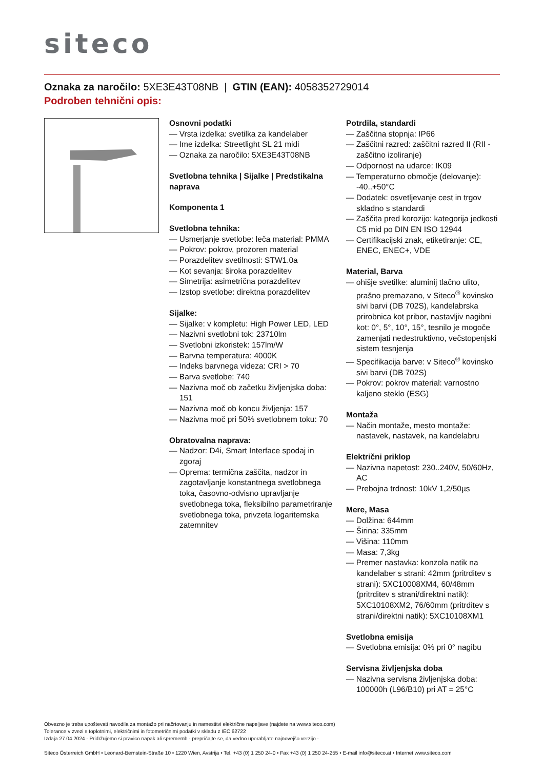siteco
Oznaka za naročilo: 5XE3E43T08NB | GTIN (EAN): 4058352729014
Podroben tehnični opis:
Osnovni podatki
— Vrsta izdelka: svetilka za kandelaber
— Ime izdelka: Streetlight SL 21 midi
— Oznaka za naročilo: 5XE3E43T08NB
Svetlobna tehnika | Sijalke | Predstikalna naprava
Komponenta 1
Svetlobna tehnika:
— Usmerjanje svetlobe: leča material: PMMA
— Pokrov: pokrov, prozoren material
— Porazdelitev svetilnosti: STW1.0a
— Kot sevanja: široka porazdelitev
— Simetrija: asimetrična porazdelitev
— Izstop svetlobe: direktna porazdelitev
Sijalke:
— Sijalke: v kompletu: High Power LED, LED
— Nazivni svetlobni tok: 23710lm
— Svetlobni izkoristek: 157lm/W
— Barvna temperatura: 4000K
— Indeks barvnega videza: CRI > 70
— Barva svetlobe: 740
— Nazivna moč ob začetku življenjska doba: 151
— Nazivna moč ob koncu življenja: 157
— Nazivna moč pri 50% svetlobnem toku: 70
Obratovalna naprava:
— Nadzor: D4i, Smart Interface spodaj in zgoraj
— Oprema: termična zaščita, nadzor in zagotavljanje konstantnega svetlobnega toka, časovno-odvisno upravljanje svetlobnega toka, fleksibilno parametriranje svetlobnega toka, privzeta logaritemska zatemnitev
Potrdila, standardi
— Zaščitna stopnja: IP66
— Zaščitni razred: zaščitni razred II (RII - zaščitno izoliranje)
— Odpornost na udarce: IK09
— Temperaturno območje (delovanje): -40..+50°C
— Dodatek: osvetljevanje cest in trgov skladno s standardi
— Zaščita pred korozijo: kategorija jedkosti C5 mid po DIN EN ISO 12944
— Certifikacijski znak, etiketiranje: CE, ENEC, ENEC+, VDE
Material, Barva
— ohišje svetilke: aluminij tlačno ulito, prašno premazano, v Siteco<sup>®</sup> kovinsko sivi barvi (DB 702S), kandelabrska prirobnica kot pribor, nastavljiv nagibni kot: 0°, 5°, 10°, 15°, tesnilo je mogoče zamenjati nedestruktivno, večstopenjski sistem tesnjenja
— Specifikacija barve: v Siteco<sup>®</sup> kovinsko sivi barvi (DB 702S)
— Pokrov: pokrov material: varnostno kaljeno steklo (ESG)
Montaža
— Način montaže, mesto montaže: nastavek, nastavek, na kandelabru
Električni priklop
— Nazivna napetost: 230..240V, 50/60Hz, AC
— Prebojna trdnost: 10kV 1,2/50µs
Mere, Masa
— Dolžina: 644mm
— Širina: 335mm
— Višina: 110mm
— Masa: 7,3kg
— Premer nastavka: konzola natik na kandelaber s strani: 42mm (pritrditev s strani): 5XC10008XM4, 60/48mm (pritrditev s strani/direktni natik): 5XC10108XM2, 76/60mm (pritrditev s strani/direktni natik): 5XC10108XM1
Svetlobna emisija
— Svetlobna emisija: 0% pri 0° nagibu
Servisna življenjska doba
— Nazivna servisna življenjska doba: 100000h (L96/B10) pri AT = 25°C
Obvezno je treba upoštevati navodila za montažo pri načrtovanju in namestitvi električne napeljave (najdete na www.siteco.com)
Tolerance v zvezi s toplotnimi, električnimi in fotometričnimi podatki v skladu z IEC 62722
Izdaja 27.04.2024 - Pridržujemo si pravico napak ali sprememb - prepričajte se, da vedno uporabljate najnovejšo verzijo -
Siteco Österreich GmbH • Leonard-Bernstein-Straße 10 • 1220 Wien, Avstrija • Tel. +43 (0) 1 250 24-0 • Fax +43 (0) 1 250 24-255 • E-mail info@siteco.at • Internet www.siteco.com